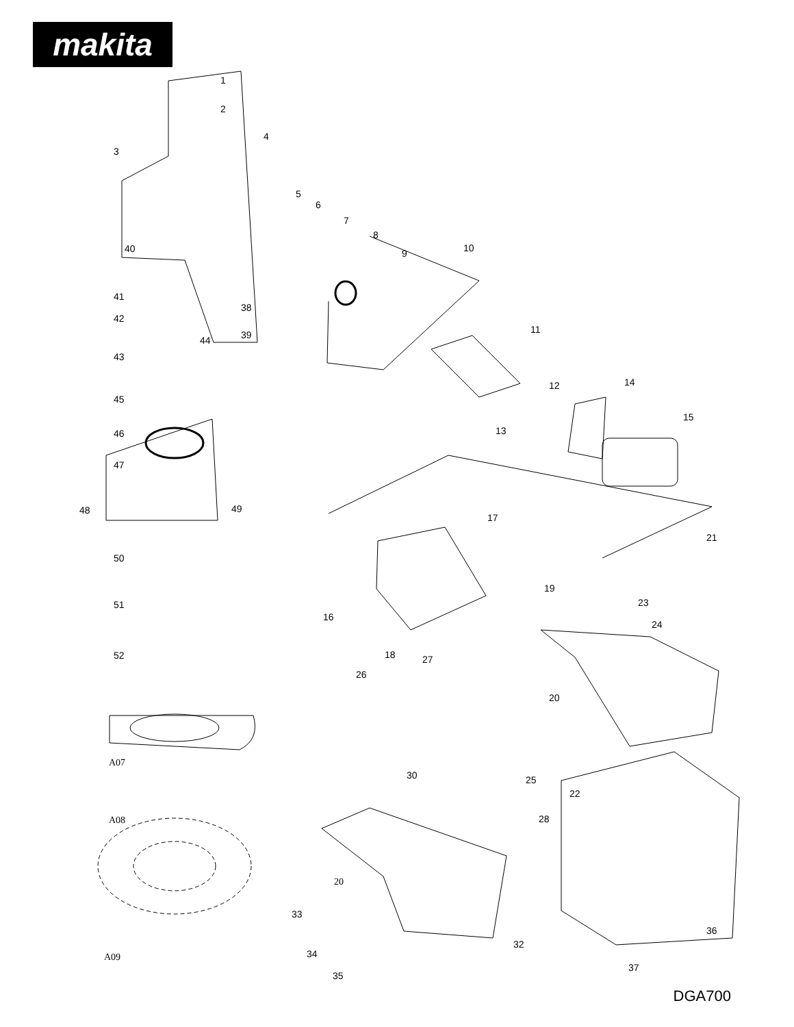makita
1
2
3
4
5
6
7
8
9
10
11
12
13
14
15
16
17
18
19
20
21
22
23
24
25
26
27
28
30
32
33
34
35
36
37
38
39
40
41
42
43
44
45
46
47
48
49
50
51
52
A07
A08
A09
20
DGA700